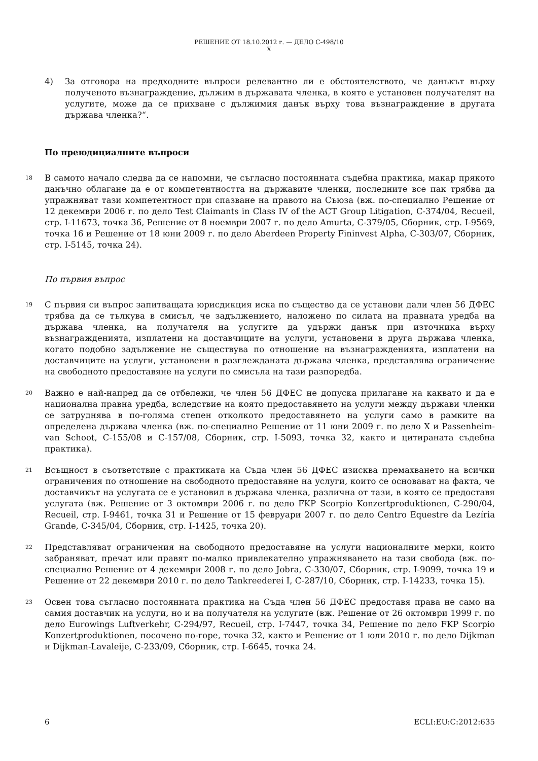РЕШЕНИЕ ОТ 18.10.2012 г. — ДЕЛО C-498/10
X
4) За отговора на предходните въпроси релевантно ли е обстоятелството, че данъкът върху полученото възнаграждение, дължим в държавата членка, в която е установен получателят на услугите, може да се прихване с дължимия данък върху това възнаграждение в другата държава членка?“.
По преюдициалните въпроси
18
В самото начало следва да се напомни, че съгласно постоянната съдебна практика, макар прякото данъчно облагане да е от компетентността на държавите членки, последните все пак трябва да упражняват тази компетентност при спазване на правото на Съюза (вж. по-специално Решение от 12 декември 2006 г. по дело Test Claimants in Class IV of the ACT Group Litigation, C-374/04, Recueil, стр. I-11673, точка 36, Решение от 8 ноември 2007 г. по дело Amurta, C-379/05, Сборник, стр. I-9569, точка 16 и Решение от 18 юни 2009 г. по дело Aberdeen Property Fininvest Alpha, C-303/07, Сборник, стр. I-5145, точка 24).
По първия въпрос
19
С първия си въпрос запитващата юрисдикция иска по същество да се установи дали член 56 ДФЕС трябва да се тълкува в смисъл, че задължението, наложено по силата на правната уредба на държава членка, на получателя на услугите да удържи данък при източника върху възнагражденията, изплатени на доставчиците на услуги, установени в друга държава членка, когато подобно задължение не съществува по отношение на възнагражденията, изплатени на доставчиците на услуги, установени в разглежданата държава членка, представлява ограничение на свободното предоставяне на услуги по смисъла на тази разпоредба.
20
Важно е най-напред да се отбележи, че член 56 ДФЕС не допуска прилагане на каквато и да е национална правна уредба, вследствие на която предоставянето на услуги между държави членки се затруднява в по-голяма степен отколкото предоставянето на услуги само в рамките на определена държава членка (вж. по-специално Решение от 11 юни 2009 г. по дело X и Passenheim-van Schoot, C-155/08 и C-157/08, Сборник, стр. I-5093, точка 32, както и цитираната съдебна практика).
21
Всъщност в съответствие с практиката на Съда член 56 ДФЕС изисква премахването на всички ограничения по отношение на свободното предоставяне на услуги, които се основават на факта, че доставчикът на услугата се е установил в държава членка, различна от тази, в която се предоставя услугата (вж. Решение от 3 октомври 2006 г. по дело FKP Scorpio Konzertproduktionen, C-290/04, Recueil, стр. I-9461, точка 31 и Решение от 15 февруари 2007 г. по дело Centro Equestre da Lezíria Grande, C-345/04, Сборник, стр. I-1425, точка 20).
22
Представляват ограничения на свободното предоставяне на услуги националните мерки, които забраняват, пречат или правят по-малко привлекателно упражняването на тази свобода (вж. по-специално Решение от 4 декември 2008 г. по дело Jobra, C-330/07, Сборник, стр. I-9099, точка 19 и Решение от 22 декември 2010 г. по дело Tankreederei I, C-287/10, Сборник, стр. I-14233, точка 15).
23
Освен това съгласно постоянната практика на Съда член 56 ДФЕС предоставя права не само на самия доставчик на услуги, но и на получателя на услугите (вж. Решение от 26 октомври 1999 г. по дело Eurowings Luftverkehr, C-294/97, Recueil, стр. I-7447, точка 34, Решение по дело FKP Scorpio Konzertproduktionen, посочено по-горе, точка 32, както и Решение от 1 юли 2010 г. по дело Dijkman и Dijkman-Lavaleije, C-233/09, Сборник, стр. I-6645, точка 24.
6 ECLI:EU:C:2012:635